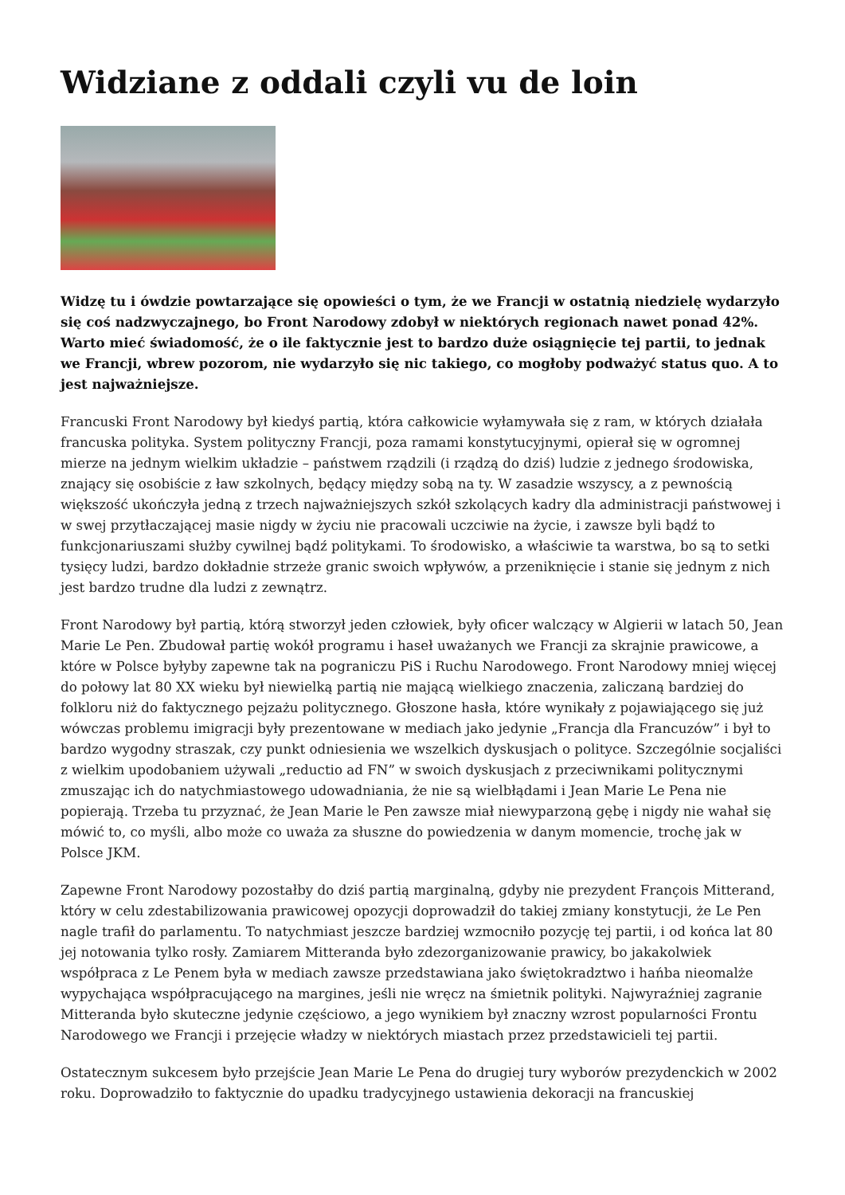Widziane z oddali czyli vu de loin
Widzę tu i ówdzie powtarzające się opowieści o tym, że we Francji w ostatnią niedzielę wydarzyło się coś nadzwyczajnego, bo Front Narodowy zdobył w niektórych regionach nawet ponad 42%. Warto mieć świadomość, że o ile faktycznie jest to bardzo duże osiągnięcie tej partii, to jednak we Francji, wbrew pozorom, nie wydarzyło się nic takiego, co mogłoby podważyć status quo. A to jest najważniejsze.
Francuski Front Narodowy był kiedyś partią, która całkowicie wyłamywała się z ram, w których działała francuska polityka. System polityczny Francji, poza ramami konstytucyjnymi, opierał się w ogromnej mierze na jednym wielkim układzie – państwem rządzili (i rządzą do dziś) ludzie z jednego środowiska, znający się osobiście z ław szkolnych, będący między sobą na ty. W zasadzie wszyscy, a z pewnością większość ukończyła jedną z trzech najważniejszych szkół szkolących kadry dla administracji państwowej i w swej przytłaczającej masie nigdy w życiu nie pracowali uczciwie na życie, i zawsze byli bądź to funkcjonariuszami służby cywilnej bądź politykami. To środowisko, a właściwie ta warstwa, bo są to setki tysięcy ludzi, bardzo dokładnie strzeże granic swoich wpływów, a przeniknięcie i stanie się jednym z nich jest bardzo trudne dla ludzi z zewnątrz.
Front Narodowy był partią, którą stworzył jeden człowiek, były oficer walczący w Algierii w latach 50, Jean Marie Le Pen. Zbudował partię wokół programu i haseł uważanych we Francji za skrajnie prawicowe, a które w Polsce byłyby zapewne tak na pograniczu PiS i Ruchu Narodowego. Front Narodowy mniej więcej do połowy lat 80 XX wieku był niewielką partią nie mającą wielkiego znaczenia, zaliczaną bardziej do folkloru niż do faktycznego pejzażu politycznego. Głoszone hasła, które wynikały z pojawiającego się już wówczas problemu imigracji były prezentowane w mediach jako jedynie „Francja dla Francuzów” i był to bardzo wygodny straszak, czy punkt odniesienia we wszelkich dyskusjach o polityce. Szczególnie socjaliści z wielkim upodobaniem używali „reductio ad FN” w swoich dyskusjach z przeciwnikami politycznymi zmuszając ich do natychmiastowego udowadniania, że nie są wielbłądami i Jean Marie Le Pena nie popierają. Trzeba tu przyznać, że Jean Marie le Pen zawsze miał niewyparzoną gębę i nigdy nie wahał się mówić to, co myśli, albo może co uważa za słuszne do powiedzenia w danym momencie, trochę jak w Polsce JKM.
Zapewne Front Narodowy pozostałby do dziś partią marginalną, gdyby nie prezydent François Mitterand, który w celu zdestabilizowania prawicowej opozycji doprowadził do takiej zmiany konstytucji, że Le Pen nagle trafił do parlamentu. To natychmiast jeszcze bardziej wzmocniło pozycję tej partii, i od końca lat 80 jej notowania tylko rosły. Zamiarem Mitteranda było zdezorganizowanie prawicy, bo jakakolwiek współpraca z Le Penem była w mediach zawsze przedstawiana jako świętokradztwo i hańba nieomalże wypychająca współpracującego na margines, jeśli nie wręcz na śmietnik polityki. Najwyraźniej zagranie Mitteranda było skuteczne jedynie częściowo, a jego wynikiem był znaczny wzrost popularności Frontu Narodowego we Francji i przejęcie władzy w niektórych miastach przez przedstawicieli tej partii.
Ostatecznym sukcesem było przejście Jean Marie Le Pena do drugiej tury wyborów prezydenckich w 2002 roku. Doprowadziło to faktycznie do upadku tradycyjnego ustawienia dekoracji na francuskiej